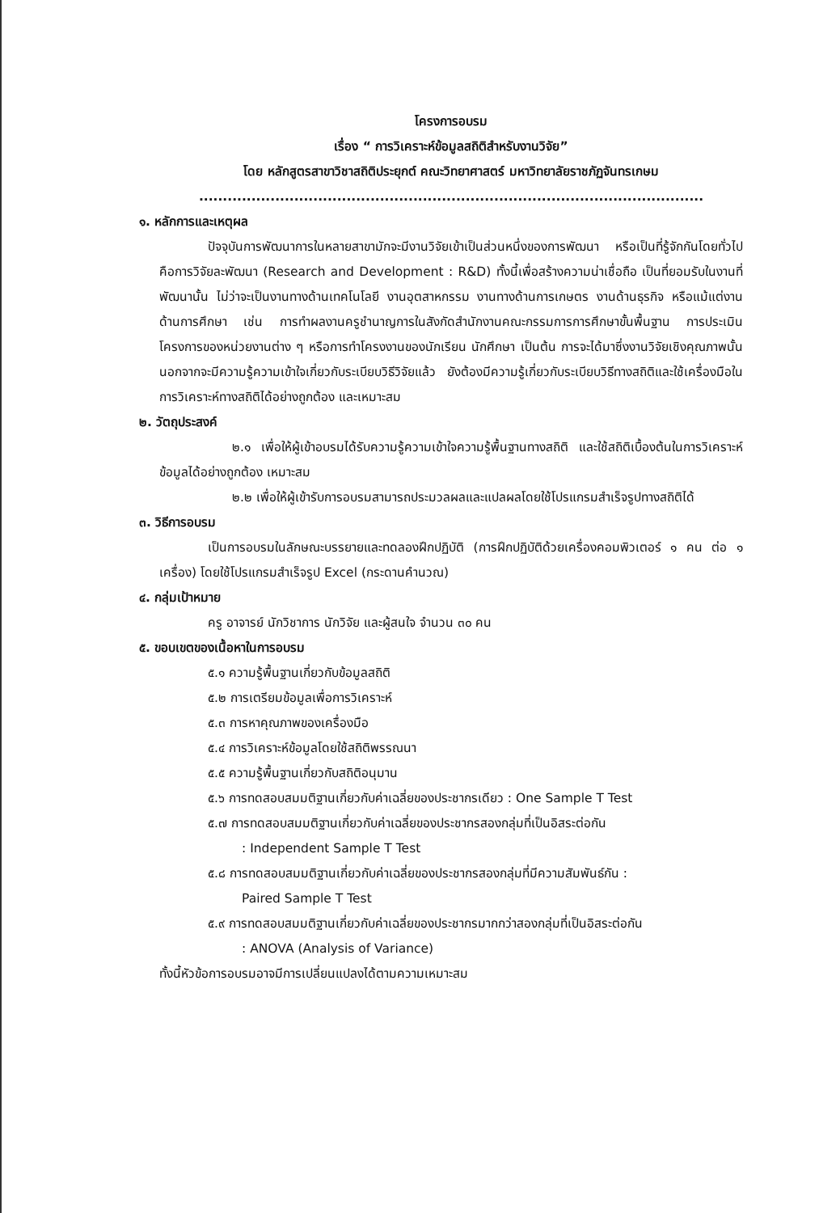โครงการอบรม
เรื่อง “ การวิเคราะห์ข้อมูลสถิติสำหรับงานวิจัย”
โดย หลักสูตรสาขาวิชาสถิติประยุกต์ คณะวิทยาศาสตร์ มหาวิทยาลัยราชภัฏจันทรเกษม
..........................................................................................................
๑. หลักการและเหตุผล
ปัจจุบันการพัฒนาการในหลายสาขามักจะมีงานวิจัยเข้าเป็นส่วนหนึ่งของการพัฒนา หรือเป็นที่รู้จักกันโดยทั่วไปคือการวิจัยละพัฒนา (Research and Development : R&D) ทั้งนี้เพื่อสร้างความน่าเชื่อถือ เป็นที่ยอมรับในงานที่พัฒนานั้น ไม่ว่าจะเป็นงานทางด้านเทคโนโลยี งานอุตสาหกรรม งานทางด้านการเกษตร งานด้านธุรกิจ หรือแม้แต่งานด้านการศึกษา เช่น การทำผลงานครูชำนาญการในสังกัดสำนักงานคณะกรรมการการศึกษาขั้นพื้นฐาน การประเมินโครงการของหน่วยงานต่าง ๆ หรือการทำโครงงานของนักเรียน นักศึกษา เป็นต้น การจะได้มาซึ่งงานวิจัยเชิงคุณภาพนั้น นอกจากจะมีความรู้ความเข้าใจเกี่ยวกับระเบียบวิธีวิจัยแล้ว ยังต้องมีความรู้เกี่ยวกับระเบียบวิธีทางสถิติและใช้เครื่องมือในการวิเคราะห์ทางสถิติได้อย่างถูกต้อง และเหมาะสม
๒. วัตถุประสงค์
๒.๑ เพื่อให้ผู้เข้าอบรมได้รับความรู้ความเข้าใจความรู้พื้นฐานทางสถิติ และใช้สถิติเบื้องต้นในการวิเคราะห์ข้อมูลได้อย่างถูกต้อง เหมาะสม
๒.๒ เพื่อให้ผู้เข้ารับการอบรมสามารถประมวลผลและแปลผลโดยใช้โปรแกรมสำเร็จรูปทางสถิติได้
๓. วิธีการอบรม
เป็นการอบรมในลักษณะบรรยายและทดลองฝึกปฏิบัติ (การฝึกปฏิบัติด้วยเครื่องคอมพิวเตอร์ ๑ คน ต่อ ๑ เครื่อง) โดยใช้โปรแกรมสำเร็จรูป Excel (กระดานคำนวณ)
๔. กลุ่มเป้าหมาย
ครู อาจารย์ นักวิชาการ นักวิจัย และผู้สนใจ จำนวน ๓๐ คน
๕. ขอบเขตของเนื้อหาในการอบรม
๕.๑ ความรู้พื้นฐานเกี่ยวกับข้อมูลสถิติ
๕.๒ การเตรียมข้อมูลเพื่อการวิเคราะห์
๕.๓ การหาคุณภาพของเครื่องมือ
๕.๔ การวิเคราะห์ข้อมูลโดยใช้สถิติพรรณนา
๕.๕ ความรู้พื้นฐานเกี่ยวกับสถิติอนุมาน
๕.๖ การทดสอบสมมติฐานเกี่ยวกับค่าเฉลี่ยของประชากรเดียว : One Sample T Test
๕.๗ การทดสอบสมมติฐานเกี่ยวกับค่าเฉลี่ยของประชากรสองกลุ่มที่เป็นอิสระต่อกัน
: Independent Sample T Test
๕.๘ การทดสอบสมมติฐานเกี่ยวกับค่าเฉลี่ยของประชากรสองกลุ่มที่มีความสัมพันธ์กัน :
Paired Sample T Test
๕.๙ การทดสอบสมมติฐานเกี่ยวกับค่าเฉลี่ยของประชากรมากกว่าสองกลุ่มที่เป็นอิสระต่อกัน
: ANOVA (Analysis of Variance)
ทั้งนี้หัวข้อการอบรมอาจมีการเปลี่ยนแปลงได้ตามความเหมาะสม